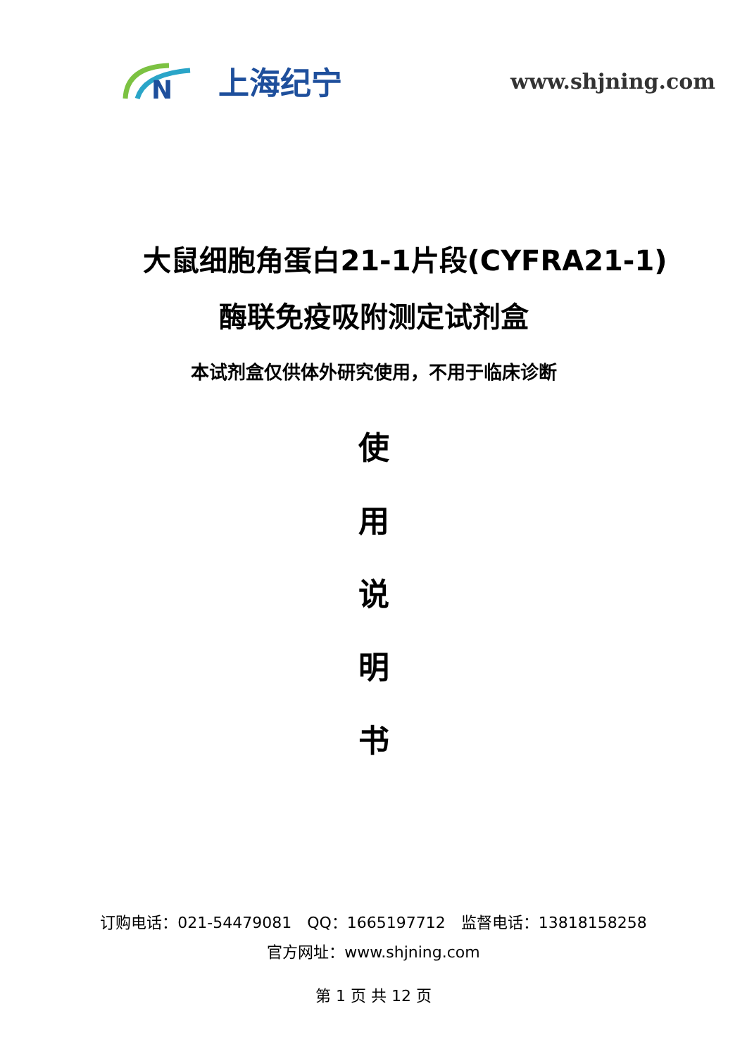N
上海纪宁
www.shjning.com
大鼠细胞角蛋白21-1片段(CYFRA21-1)
酶联免疫吸附测定试剂盒
本试剂盒仅供体外研究使用，不用于临床诊断
使
用
说
明
书
订购电话：021-54479081　QQ：1665197712　监督电话：13818158258
官方网址：www.shjning.com
第 1 页 共 12 页